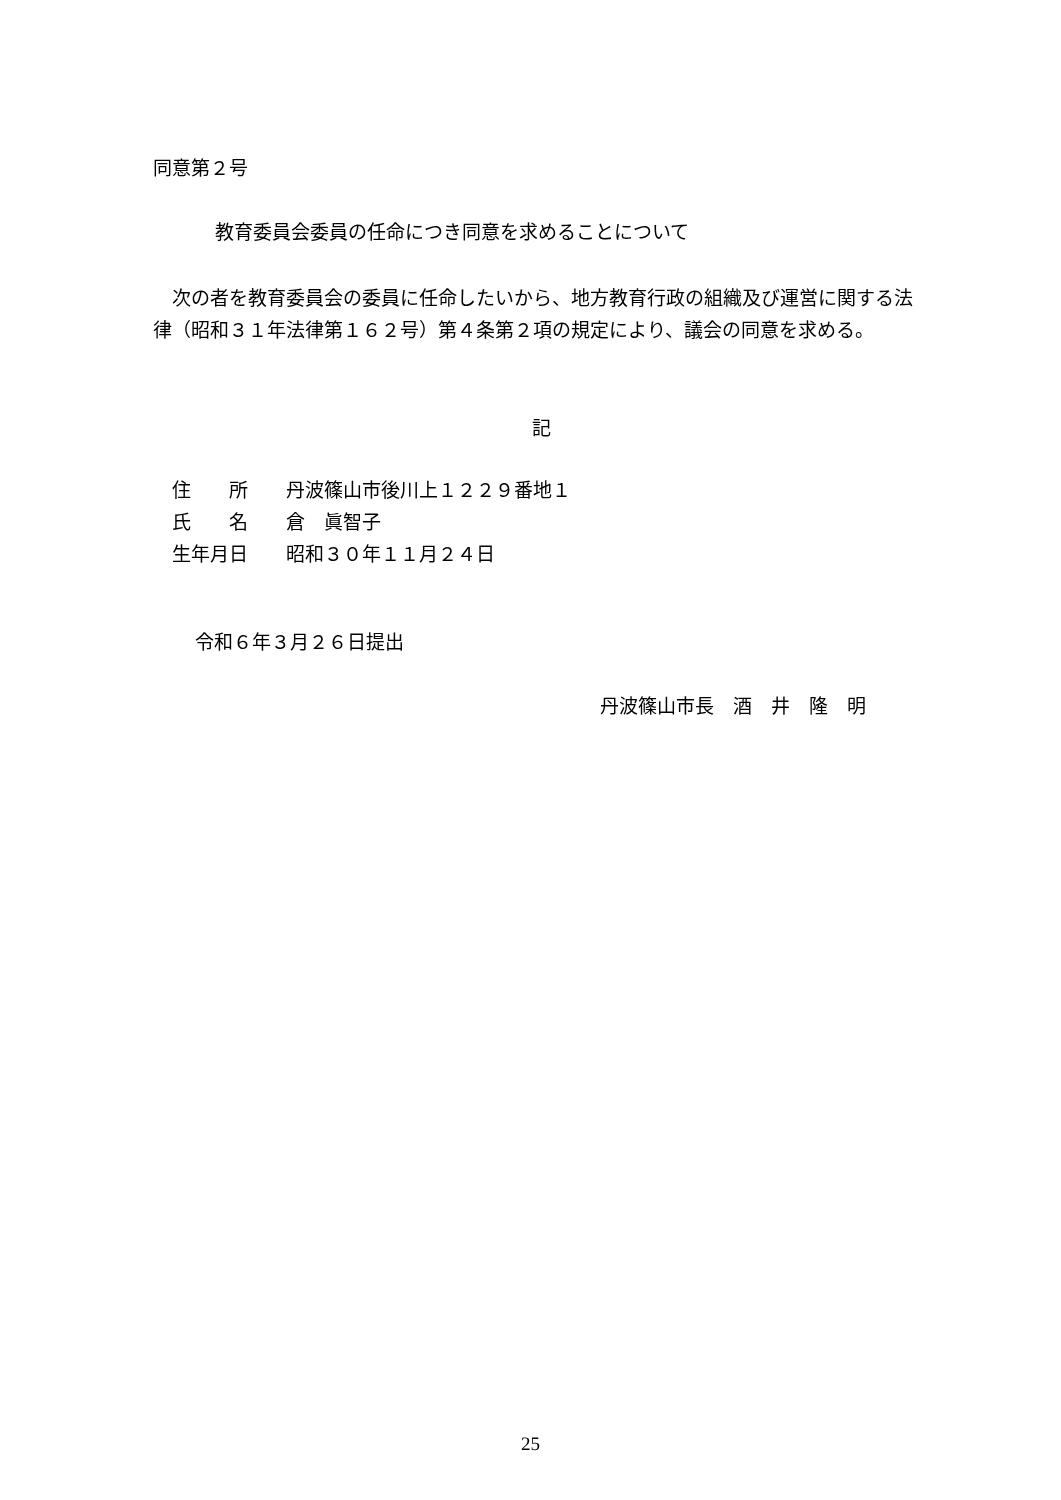同意第２号
教育委員会委員の任命につき同意を求めることについて
　次の者を教育委員会の委員に任命したいから、地方教育行政の組織及び運営に関する法律（昭和３１年法律第１６２号）第４条第２項の規定により、議会の同意を求める。
記
　住　　所　　丹波篠山市後川上１２２９番地１
　氏　　名　　倉　眞智子
　生年月日　　昭和３０年１１月２４日
令和６年３月２６日提出
丹波篠山市長　酒　井　隆　明
25